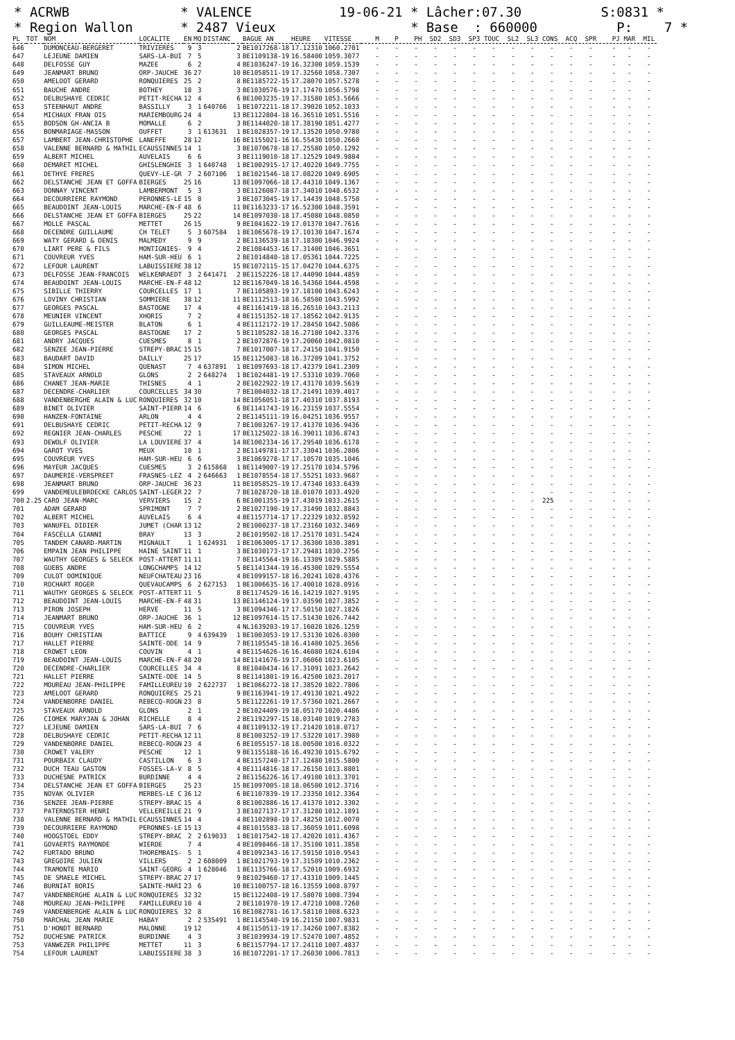* ACRWB * VALENCE 19-06-21 * Lâcher:07.30 S:0831 * * Region Wallon * 2487 Vieux * Base : 660000 P: 7 *
| PL | TOT | NOM | LOCALITE | EN | MQ | DISTANC | | BAGUE AN | HEURE | VITESSE | M P PH SD2 SD3 SP3 TOUC SL2 SL3 CONS ACQ SPR PJ MAR MIL |
| --- | --- | --- | --- | --- | --- | --- | --- | --- | --- | --- | --- |
| 646 | | DUMONCEAU-BERGERET | TRIVIERES | 9 | 3 | | 2 | BE1017268-18 | 17.12310 | 1060.2701 | - - - - - - - - - - - - - - - |
| 647 | | LEJEUNE DAMIEN | SARS-LA-BUI | 7 | 5 | | 3 | BE1109138-19 | 16.58400 | 1059.3077 | - - - - - - - - - - - - - - - |
| 648 | | DELFOSSE GUY | MAZEE | 6 | 2 | | 4 | BE1036247-19 | 16.32300 | 1059.1539 | - - - - - - - - - - - - - - - |
| 649 | | JEANMART BRUNO | ORP-JAUCHE | 36 | 27 | | 10 | BE1058511-19 | 17.32560 | 1058.7307 | - - - - - - - - - - - - - - - |
| 650 | | AMELOOT GERARD | RONQUIERES | 25 | 2 | | 8 | BE1185722-15 | 17.28070 | 1057.5278 | - - - - - - - - - - - - - - - |
| 651 | | BAUCHE ANDRE | BOTHEY | 18 | 3 | | 3 | BE1030576-19 | 17.17470 | 1056.5798 | - - - - - - - - - - - - - - - |
| 652 | | DELBUSHAYE CEDRIC | PETIT-RECHA | 12 | 4 | | 6 | BE1003235-19 | 17.31580 | 1053.5666 | - - - - - - - - - - - - - - - |
| 653 | | STEENHAUT ANDRE | BASSILLY | 3 | 1 | 640766 | 1 | BE1072211-18 | 17.39020 | 1052.1033 | - - - - - - - - - - - - - - - |
| 654 | | MICHAUX FRAN OIS | MARIEMBOURG | 24 | 4 | | 13 | BE1122804-18 | 16.36510 | 1051.5516 | - - - - - - - - - - - - - - - |
| 655 | | BODSON GH-ANCIA B | MOMALLE | 6 | 2 | | 3 | BE1144020-18 | 17.38190 | 1051.4277 | - - - - - - - - - - - - - - - |
| 656 | | BONMARIAGE-MASSON | OUFFET | 3 | 1 | 613631 | 1 | BE1028357-19 | 17.13520 | 1050.9780 | - - - - - - - - - - - - - - - |
| 657 | | LAMBERT JEAN-CHRISTOPHE | LANEFFE | 28 | 12 | | 16 | BE1155021-16 | 16.55430 | 1050.2660 | - - - - - - - - - - - - - - - |
| 658 | | VALENNE BERNARD & MATHIL | ECAUSSINNES | 14 | 1 | | 3 | BE1070678-18 | 17.25580 | 1050.1292 | - - - - - - - - - - - - - - - |
| 659 | | ALBERT MICHEL | AUVELAIS | 6 | 6 | | 3 | BE1119010-18 | 17.12529 | 1049.9884 | - - - - - - - - - - - - - - - |
| 660 | | DEMARET MICHEL | GHISLENGHIE | 3 | 1 | 640748 | 1 | BE1002915-17 | 17.40220 | 1049.7755 | - - - - - - - - - - - - - - - |
| 661 | | DETHYE FRERES | QUEVY-LE-GR | 7 | 2 | 607106 | 1 | BE1021546-18 | 17.08220 | 1049.6905 | - - - - - - - - - - - - - - - |
| 662 | | DELSTANCHE JEAN ET GOFFA | BIERGES | 25 | 16 | | 13 | BE1097066-18 | 17.44310 | 1049.1367 | - - - - - - - - - - - - - - - |
| 663 | | DONNAY VINCENT | LAMBERMONT | 5 | 3 | | 3 | BE1126087-18 | 17.34010 | 1048.6532 | - - - - - - - - - - - - - - - |
| 664 | | DECOURRIERE RAYMOND | PERONNES-LE | 15 | 8 | | 3 | BE1073045-19 | 17.14439 | 1048.5750 | - - - - - - - - - - - - - - - |
| 665 | | BEAUDOINT JEAN-LOUIS | MARCHE-EN-F | 48 | 6 | | 11 | BE1163233-17 | 16.52300 | 1048.3591 | - - - - - - - - - - - - - - - |
| 666 | | DELSTANCHE JEAN ET GOFFA | BIERGES | 25 | 22 | | 14 | BE1097030-18 | 17.45080 | 1048.0850 | - - - - - - - - - - - - - - - |
| 667 | | MOLLE PASCAL | METTET | 26 | 15 | | 9 | BE1041622-19 | 17.01370 | 1047.7616 | - - - - - - - - - - - - - - - |
| 668 | | DECENDRE GUILLAUME | CH TELET | 5 | 3 | 607584 | 1 | BE1065678-19 | 17.10130 | 1047.1674 | - - - - - - - - - - - - - - - |
| 669 | | WATY GERARD & DENIS | MALMEDY | 9 | 9 | | 2 | BE1136539-18 | 17.18300 | 1046.9924 | - - - - - - - - - - - - - - - |
| 670 | | LIART PERE & FILS | MONTIGNIES- | 9 | 4 | | 2 | BE1084453-16 | 17.31400 | 1046.3651 | - - - - - - - - - - - - - - - |
| 671 | | COUVREUR YVES | HAM-SUR-HEU | 6 | 1 | | 2 | BE1014840-18 | 17.05361 | 1044.7225 | - - - - - - - - - - - - - - - |
| 672 | | LEFOUR LAURENT | LABUISSIERE | 38 | 12 | | 15 | BE1072115-15 | 17.04270 | 1044.6375 | - - - - - - - - - - - - - - - |
| 673 | | DELFOSSE JEAN-FRANCOIS | WELKENRAEDT | 3 | 2 | 641471 | 2 | BE1152226-18 | 17.44090 | 1044.4859 | - - - - - - - - - - - - - - - |
| 674 | | BEAUDOINT JEAN-LOUIS | MARCHE-EN-F | 48 | 12 | | 12 | BE1167049-18 | 16.54360 | 1044.4598 | - - - - - - - - - - - - - - - |
| 675 | | SIBILLE THIERRY | COURCELLES | 17 | 1 | | 7 | BE1105893-19 | 17.18100 | 1043.6243 | - - - - - - - - - - - - - - - |
| 676 | | LOVINY CHRISTIAN | SOMMIERE | 38 | 12 | | 11 | BE1112513-18 | 16.58500 | 1043.5992 | - - - - - - - - - - - - - - - |
| 677 | | GEORGES PASCAL | BASTOGNE | 17 | 4 | | 4 | BE1161419-18 | 16.26510 | 1043.2113 | - - - - - - - - - - - - - - - |
| 678 | | MEUNIER VINCENT | XHORIS | 7 | 2 | | 4 | BE1151352-18 | 17.18562 | 1042.9135 | - - - - - - - - - - - - - - - |
| 679 | | GUILLEAUME-MEISTER | BLATON | 6 | 1 | | 4 | BE1112172-19 | 17.28450 | 1042.5086 | - - - - - - - - - - - - - - - |
| 680 | | GEORGES PASCAL | BASTOGNE | 17 | 2 | | 5 | BE1105282-18 | 16.27180 | 1042.3376 | - - - - - - - - - - - - - - - |
| 681 | | ANDRY JACQUES | CUESMES | 8 | 1 | | 2 | BE1072876-19 | 17.20060 | 1042.0810 | - - - - - - - - - - - - - - - |
| 682 | | SENZEE JEAN-PIERRE | STREPY-BRAC | 15 | 15 | | 7 | BE1017007-18 | 17.24150 | 1041.9150 | - - - - - - - - - - - - - - - |
| 683 | | BAUDART DAVID | DAILLY | 25 | 17 | | 15 | BE1125083-18 | 16.37209 | 1041.3752 | - - - - - - - - - - - - - - - |
| 684 | | SIMON MICHEL | QUENAST | 7 | 4 | 637891 | 1 | BE1097693-18 | 17.42379 | 1041.2309 | - - - - - - - - - - - - - - - |
| 685 | | STAVEAUX ARNOLD | GLONS | 2 | 2 | 648274 | 1 | BE1024481-19 | 17.53310 | 1039.7060 | - - - - - - - - - - - - - - - |
| 686 | | CHANET JEAN-MARIE | THISNES | 4 | 1 | | 2 | BE1022922-19 | 17.43170 | 1039.5619 | - - - - - - - - - - - - - - - |
| 687 | | DECENDRE-CHARLIER | COURCELLES | 34 | 30 | | 7 | BE1004032-18 | 17.21491 | 1039.4017 | - - - - - - - - - - - - - - - |
| 688 | | VANDENBERGHE ALAIN & LUC | RONQUIERES | 32 | 10 | | 14 | BE1056051-18 | 17.40310 | 1037.8193 | - - - - - - - - - - - - - - - |
| 689 | | BINET OLIVIER | SAINT-PIERR | 14 | 6 | | 6 | BE1141743-19 | 16.23159 | 1037.5554 | - - - - - - - - - - - - - - - |
| 690 | | HANZEN-FONTAINE | ARLON | 4 | 4 | | 2 | BE1145111-19 | 16.04251 | 1036.9557 | - - - - - - - - - - - - - - - |
| 691 | | DELBUSHAYE CEDRIC | PETIT-RECHA | 12 | 9 | | 7 | BE1003267-19 | 17.41370 | 1036.9436 | - - - - - - - - - - - - - - - |
| 692 | | REGNIER JEAN-CHARLES | PESCHE | 22 | 1 | | 17 | BE1125022-18 | 16.39011 | 1036.8743 | - - - - - - - - - - - - - - - |
| 693 | | DEWOLF OLIVIER | LA LOUVIERE | 37 | 4 | | 14 | BE1002334-16 | 17.29540 | 1036.6178 | - - - - - - - - - - - - - - - |
| 694 | | GAROT YVES | MEUX | 10 | 1 | | 2 | BE1149781-17 | 17.33041 | 1036.2806 | - - - - - - - - - - - - - - - |
| 695 | | COUVREUR YVES | HAM-SUR-HEU | 6 | 6 | | 3 | BE1069278-17 | 17.10570 | 1035.1046 | - - - - - - - - - - - - - - - |
| 696 | | MAYEUR JACQUES | CUESMES | 3 | 2 | 615868 | 1 | BE1149007-19 | 17.25170 | 1034.5796 | - - - - - - - - - - - - - - - |
| 697 | | DAUMERIE-VERSPREET | FRASNES-LEZ | 4 | 2 | 646663 | 1 | BE1078554-18 | 17.55251 | 1033.9687 | - - - - - - - - - - - - - - - |
| 698 | | JEANMART BRUNO | ORP-JAUCHE | 36 | 23 | | 11 | BE1058525-19 | 17.47340 | 1033.6439 | - - - - - - - - - - - - - - - |
| 699 | | VANDEMEULEBROECKE CARLOS | SAINT-LEGER | 22 | 7 | | 7 | BE1028720-18 | 18.01070 | 1033.4920 | - - - - - - - - - - - - - - - |
| 700 | 2.25 | CARO JEAN-MARC | VERVIERS | 15 | 2 | | 6 | BE1001355-19 | 17.43019 | 1033.2615 | - - - - - - - - - 225 - - - - - |
| 701 | | ADAM GERARD | SPRIMONT | 7 | 7 | | 2 | BE1027190-19 | 17.31490 | 1032.8843 | - - - - - - - - - - - - - - - |
| 702 | | ALBERT MICHEL | AUVELAIS | 6 | 4 | | 4 | BE1157714-17 | 17.22329 | 1032.8592 | - - - - - - - - - - - - - - - |
| 703 | | WANUFEL DIDIER | JUMET (CHAR | 13 | 12 | | 2 | BE1000237-18 | 17.23160 | 1032.3469 | - - - - - - - - - - - - - - - |
| 704 | | FASCELLA GIANNI | BRAY | 13 | 3 | | 2 | BE1019502-18 | 17.25170 | 1031.5424 | - - - - - - - - - - - - - - - |
| 705 | | TANDEM CANARD-MARTIN | MIGNAULT | 1 | 1 | 624931 | 1 | BE1063005-17 | 17.36300 | 1030.3891 | - - - - - - - - - - - - - - - |
| 706 | | EMPAIN JEAN PHILIPPE | HAINE SAINT | 11 | 1 | | 3 | BE1030173-17 | 17.29481 | 1030.2756 | - - - - - - - - - - - - - - - |
| 707 | | WAUTHY GEORGES & SELECK | POST-ATTERT | 11 | 11 | | 7 | BE1145564-19 | 16.13309 | 1029.5885 | - - - - - - - - - - - - - - - |
| 708 | | GUEBS ANDRE | LONGCHAMPS | 14 | 12 | | 5 | BE1141344-19 | 16.45300 | 1029.5554 | - - - - - - - - - - - - - - - |
| 709 | | CULOT DOMINIQUE | NEUFCHATEAU | 23 | 16 | | 4 | BE1099157-18 | 16.20241 | 1028.4376 | - - - - - - - - - - - - - - - |
| 710 | | ROCHART ROGER | QUEVAUCAMPS | 6 | 2 | 627153 | 1 | BE1006635-16 | 17.40010 | 1028.0916 | - - - - - - - - - - - - - - - |
| 711 | | WAUTHY GEORGES & SELECK | POST-ATTERT | 11 | 5 | | 8 | BE1174529-16 | 16.14219 | 1027.9195 | - - - - - - - - - - - - - - - |
| 712 | | BEAUDOINT JEAN-LOUIS | MARCHE-EN-F | 48 | 31 | | 13 | BE1146124-19 | 17.03590 | 1027.3852 | - - - - - - - - - - - - - - - |
| 713 | | PIRON JOSEPH | HERVE | 11 | 5 | | 3 | BE1094346-17 | 17.50150 | 1027.1826 | - - - - - - - - - - - - - - - |
| 714 | | JEANMART BRUNO | ORP-JAUCHE | 36 | 1 | | 12 | BE1097614-15 | 17.51430 | 1026.7442 | - - - - - - - - - - - - - - - |
| 715 | | COUVREUR YVES | HAM-SUR-HEU | 6 | 2 | | 4 | NL1639203-19 | 17.16020 | 1026.1259 | - - - - - - - - - - - - - - - |
| 716 | | BOUHY CHRISTIAN | BATTICE | 9 | 4 | 639439 | 1 | BE1003053-19 | 17.53130 | 1026.0300 | - - - - - - - - - - - - - - - |
| 717 | | HALLET PIERRE | SAINTE-ODE | 14 | 9 | | 7 | BE1105545-18 | 16.41400 | 1025.3656 | - - - - - - - - - - - - - - - |
| 718 | | CROWET LEON | COUVIN | 4 | 1 | | 4 | BE1154626-16 | 16.46080 | 1024.6104 | - - - - - - - - - - - - - - - |
| 719 | | BEAUDOINT JEAN-LOUIS | MARCHE-EN-F | 48 | 20 | | 14 | BE1141676-19 | 17.06060 | 1023.6105 | - - - - - - - - - - - - - - - |
| 720 | | DECENDRE-CHARLIER | COURCELLES | 34 | 4 | | 8 | BE1040434-16 | 17.31091 | 1023.2642 | - - - - - - - - - - - - - - - |
| 721 | | HALLET PIERRE | SAINTE-ODE | 14 | 5 | | 8 | BE1141801-19 | 16.42500 | 1023.2017 | - - - - - - - - - - - - - - - |
| 722 | | MOUREAU JEAN-PHILIPPE | FAMILLEUREU | 10 | 2 | 622737 | 1 | BE1066272-18 | 17.38520 | 1022.7806 | - - - - - - - - - - - - - - - |
| 723 | | AMELOOT GERARD | RONQUIERES | 25 | 21 | | 9 | BE1163941-19 | 17.49130 | 1021.4922 | - - - - - - - - - - - - - - - |
| 724 | | VANDENBORRE DANIEL | REBECQ-ROGN | 23 | 8 | | 5 | BE1122261-19 | 17.57360 | 1021.2667 | - - - - - - - - - - - - - - - |
| 725 | | STAVEAUX ARNOLD | GLONS | 2 | 1 | | 2 | BE1024409-19 | 18.05170 | 1020.4486 | - - - - - - - - - - - - - - - |
| 726 | | CIOMEK MARYJAN & JOHAN | RICHELLE | 8 | 4 | | 2 | BE1192297-15 | 18.03140 | 1019.2783 | - - - - - - - - - - - - - - - |
| 727 | | LEJEUNE DAMIEN | SARS-LA-BUI | 7 | 6 | | 4 | BE1109132-19 | 17.21420 | 1018.0717 | - - - - - - - - - - - - - - - |
| 728 | | DELBUSHAYE CEDRIC | PETIT-RECHA | 12 | 11 | | 8 | BE1003252-19 | 17.53220 | 1017.3980 | - - - - - - - - - - - - - - - |
| 729 | | VANDENBORRE DANIEL | REBECQ-ROGN | 23 | 4 | | 6 | BE1055157-18 | 18.00500 | 1016.0322 | - - - - - - - - - - - - - - - |
| 730 | | CROWET VALERY | PESCHE | 12 | 1 | | 9 | BE1155188-16 | 16.49230 | 1015.6792 | - - - - - - - - - - - - - - - |
| 731 | | POURBAIX CLAUDY | CASTILLON | 6 | 3 | | 4 | BE1157240-17 | 17.12480 | 1015.5800 | - - - - - - - - - - - - - - - |
| 732 | | DUCH TEAU GASTON | FOSSES-LA-V | 8 | 5 | | 4 | BE1114816-18 | 17.26150 | 1013.8801 | - - - - - - - - - - - - - - - |
| 733 | | DUCHESNE PATRICK | BURDINNE | 4 | 4 | | 2 | BE1156226-16 | 17.49100 | 1013.3701 | - - - - - - - - - - - - - - - |
| 734 | | DELSTANCHE JEAN ET GOFFA | BIERGES | 25 | 23 | | 15 | BE1097005-18 | 18.06500 | 1012.3716 | - - - - - - - - - - - - - - - |
| 735 | | NOVAK OLIVIER | MERBES-LE C | 36 | 12 | | 6 | BE1107839-19 | 17.23350 | 1012.3364 | - - - - - - - - - - - - - - - |
| 736 | | SENZEE JEAN-PIERRE | STREPY-BRAC | 15 | 4 | | 8 | BE1002886-16 | 17.41370 | 1012.3302 | - - - - - - - - - - - - - - - |
| 737 | | PATERNOSTER HENRI | VELLEREILLE | 21 | 9 | | 3 | BE1027137-17 | 17.31280 | 1012.1891 | - - - - - - - - - - - - - - - |
| 738 | | VALENNE BERNARD & MATHIL | ECAUSSINNES | 14 | 4 | | 4 | BE1102898-19 | 17.48250 | 1012.0070 | - - - - - - - - - - - - - - - |
| 739 | | DECOURRIERE RAYMOND | PERONNES-LE | 15 | 13 | | 4 | BE1015583-18 | 17.36059 | 1011.6098 | - - - - - - - - - - - - - - - |
| 740 | | HOOGSTOEL EDDY | STREPY-BRAC | 2 | 2 | 619033 | 1 | BE1017542-18 | 17.42020 | 1011.4367 | - - - - - - - - - - - - - - - |
| 741 | | GOVAERTS RAYMONDE | WIERDE | 7 | 4 | | 4 | BE1098466-18 | 17.35100 | 1011.3858 | - - - - - - - - - - - - - - - |
| 742 | | FURTADO BRUNO | THOREMBAIS- | 5 | 1 | | 4 | BE1092343-16 | 17.59150 | 1010.9543 | - - - - - - - - - - - - - - - |
| 743 | | GREGOIRE JULIEN | VILLERS | 2 | 2 | 608009 | 1 | BE1021793-19 | 17.31509 | 1010.2362 | - - - - - - - - - - - - - - - |
| 744 | | TRAMONTE MARIO | SAINT-GEORG | 4 | 1 | 628046 | 1 | BE1135766-18 | 17.52010 | 1009.6932 | - - - - - - - - - - - - - - - |
| 745 | | DE SMAELE MICHEL | STREPY-BRAC | 27 | 17 | | 9 | BE1029460-17 | 17.43310 | 1009.1445 | - - - - - - - - - - - - - - - |
| 746 | | BURNIAT BORIS | SAINTE-MARI | 23 | 6 | | 10 | BE1100757-18 | 16.13559 | 1008.8797 | - - - - - - - - - - - - - - - |
| 747 | | VANDENBERGHE ALAIN & LUC | RONQUIERES | 32 | 32 | | 15 | BE1122408-19 | 17.58070 | 1008.7394 | - - - - - - - - - - - - - - - |
| 748 | | MOUREAU JEAN-PHILIPPE | FAMILLEUREU | 10 | 4 | | 2 | BE1101970-19 | 17.47210 | 1008.7260 | - - - - - - - - - - - - - - - |
| 749 | | VANDENBERGHE ALAIN & LUC | RONQUIERES | 32 | 8 | | 16 | BE1082781-16 | 17.58110 | 1008.6323 | - - - - - - - - - - - - - - - |
| 750 | | MARCHAL JEAN MARIE | HABAY | 2 | 2 | 535491 | 1 | BE1145540-19 | 16.21150 | 1007.9831 | - - - - - - - - - - - - - - - |
| 751 | | D'HONDT BERNARD | MALONNE | 19 | 12 | | 4 | BE1150513-19 | 17.34260 | 1007.8382 | - - - - - - - - - - - - - - - |
| 752 | | DUCHESNE PATRICK | BURDINNE | 4 | 3 | | 3 | BE1039934-19 | 17.52470 | 1007.4852 | - - - - - - - - - - - - - - - |
| 753 | | VANWEZER PHILIPPE | METTET | 11 | 3 | | 6 | BE1157794-17 | 17.24110 | 1007.4837 | - - - - - - - - - - - - - - - |
| 754 | | LEFOUR LAURENT | LABUISSIERE | 38 | 3 | | 16 | BE1072201-17 | 17.26030 | 1006.7813 | - - - - - - - - - - - - - - - |